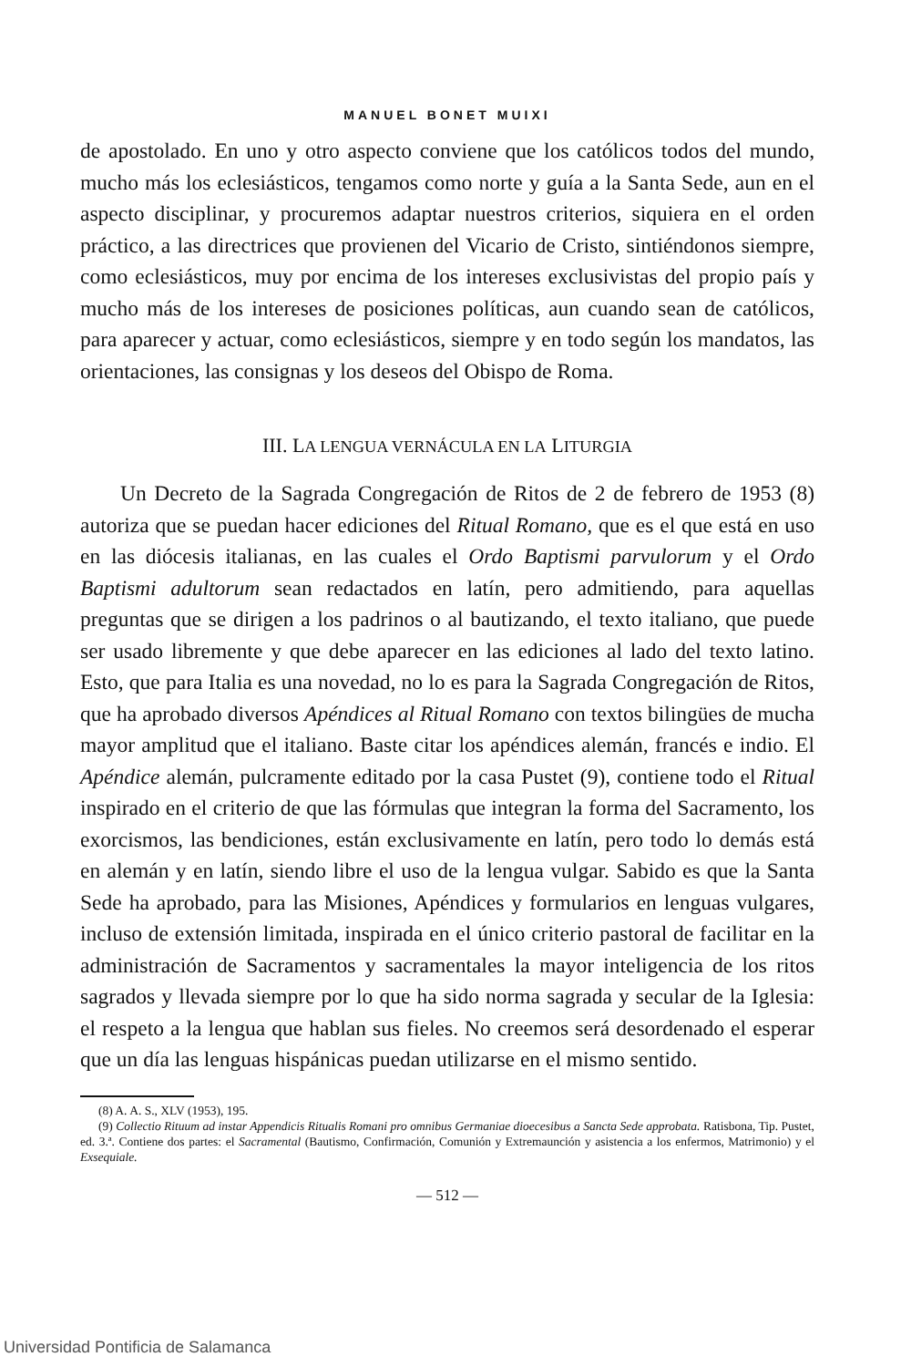MANUEL BONET MUIXI
de apostolado. En uno y otro aspecto conviene que los católicos todos del mundo, mucho más los eclesiásticos, tengamos como norte y guía a la Santa Sede, aun en el aspecto disciplinar, y procuremos adaptar nuestros criterios, siquiera en el orden práctico, a las directrices que provienen del Vicario de Cristo, sintiéndonos siempre, como eclesiásticos, muy por encima de los intereses exclusivistas del propio país y mucho más de los intereses de posiciones políticas, aun cuando sean de católicos, para aparecer y actuar, como eclesiásticos, siempre y en todo según los mandatos, las orientaciones, las consignas y los deseos del Obispo de Roma.
III. LA LENGUA VERNÁCULA EN LA LITURGIA
Un Decreto de la Sagrada Congregación de Ritos de 2 de febrero de 1953 (8) autoriza que se puedan hacer ediciones del Ritual Romano, que es el que está en uso en las diócesis italianas, en las cuales el Ordo Baptismi parvulorum y el Ordo Baptismi adultorum sean redactados en latín, pero admitiendo, para aquellas preguntas que se dirigen a los padrinos o al bautizando, el texto italiano, que puede ser usado libremente y que debe aparecer en las ediciones al lado del texto latino. Esto, que para Italia es una novedad, no lo es para la Sagrada Congregación de Ritos, que ha aprobado diversos Apéndices al Ritual Romano con textos bilingües de mucha mayor amplitud que el italiano. Baste citar los apéndices alemán, francés e indio. El Apéndice alemán, pulcramente editado por la casa Pustet (9), contiene todo el Ritual inspirado en el criterio de que las fórmulas que integran la forma del Sacramento, los exorcismos, las bendiciones, están exclusivamente en latín, pero todo lo demás está en alemán y en latín, siendo libre el uso de la lengua vulgar. Sabido es que la Santa Sede ha aprobado, para las Misiones, Apéndices y formularios en lenguas vulgares, incluso de extensión limitada, inspirada en el único criterio pastoral de facilitar en la administración de Sacramentos y sacramentales la mayor inteligencia de los ritos sagrados y llevada siempre por lo que ha sido norma sagrada y secular de la Iglesia: el respeto a la lengua que hablan sus fieles. No creemos será desordenado el esperar que un día las lenguas hispánicas puedan utilizarse en el mismo sentido.
(8) A. A. S., XLV (1953), 195.
(9) Collectio Rituum ad instar Appendicis Ritualis Romani pro omnibus Germaniae dioecesibus a Sancta Sede approbata. Ratisbona, Tip. Pustet, ed. 3.ª. Contiene dos partes: el Sacramental (Bautismo, Confirmación, Comunión y Extremaunción y asistencia a los enfermos, Matrimonio) y el Exsequiale.
— 512 —
Universidad Pontificia de Salamanca